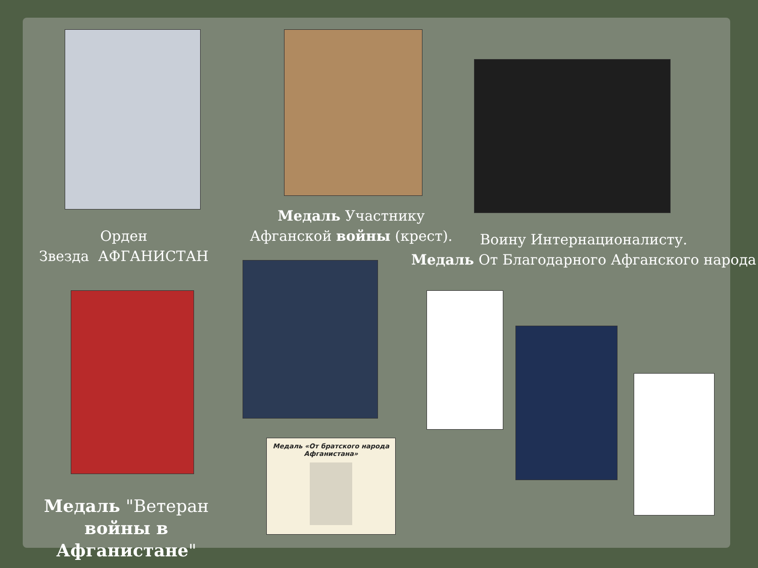Орден
Звезда АФГАНИСТАН
Медаль Участнику Афганской войны (крест).
Воину Интернационалисту.
Медаль От Благодарного Афганского народа
Медаль «От братского народа Афганистана»
Медаль "Ветеран войны в Афганистане"